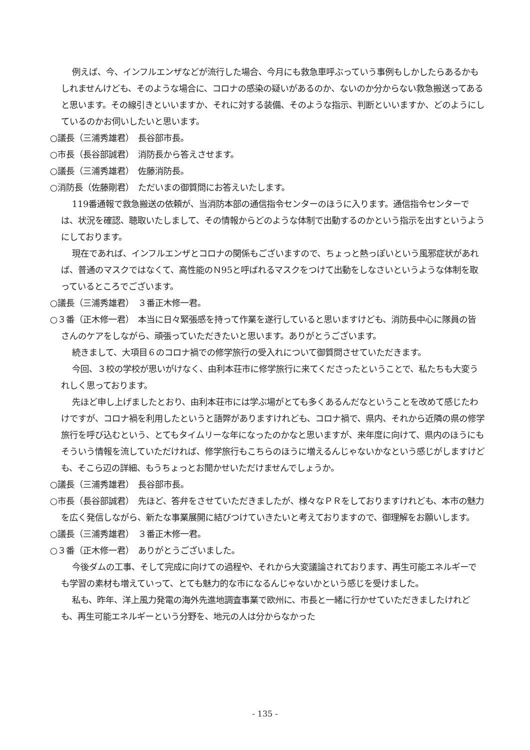例えば、今、インフルエンザなどが流行した場合、今月にも救急車呼ぶっていう事例もしかしたらあるかもしれませんけども、そのような場合に、コロナの感染の疑いがあるのか、ないのか分からない救急搬送ってあると思います。その線引きといいますか、それに対する装備、そのような指示、判断といいますか、どのようにしているのかお伺いしたいと思います。
○議長（三浦秀雄君）　長谷部市長。
○市長（長谷部誠君）　消防長から答えさせます。
○議長（三浦秀雄君）　佐藤消防長。
○消防長（佐藤剛君）　ただいまの御質問にお答えいたします。
119番通報で救急搬送の依頼が、当消防本部の通信指令センターのほうに入ります。通信指令センターでは、状況を確認、聴取いたしまして、その情報からどのような体制で出動するのかという指示を出すというようにしております。
現在であれば、インフルエンザとコロナの関係もございますので、ちょっと熱っぽいという風邪症状があれば、普通のマスクではなくて、高性能のＮ95と呼ばれるマスクをつけて出動をしなさいというような体制を取っているところでございます。
○議長（三浦秀雄君）　３番正木修一君。
○３番（正木修一君）　本当に日々緊張感を持って作業を遂行していると思いますけども、消防長中心に隊員の皆さんのケアをしながら、頑張っていただきたいと思います。ありがとうございます。
続きまして、大項目６のコロナ禍での修学旅行の受入れについて御質問させていただきます。
今回、３校の学校が思いがけなく、由利本荘市に修学旅行に来てくださったということで、私たちも大変うれしく思っております。
先ほど申し上げましたとおり、由利本荘市には学ぶ場がとても多くあるんだなということを改めて感じたわけですが、コロナ禍を利用したというと語弊がありますけれども、コロナ禍で、県内、それから近隣の県の修学旅行を呼び込むという、とてもタイムリーな年になったのかなと思いますが、来年度に向けて、県内のほうにもそういう情報を流していただければ、修学旅行もこちらのほうに増えるんじゃないかなという感じがしますけども、そこら辺の詳細、もうちょっとお聞かせいただけませんでしょうか。
○議長（三浦秀雄君）　長谷部市長。
○市長（長谷部誠君）　先ほど、答弁をさせていただきましたが、様々なＰＲをしておりますけれども、本市の魅力を広く発信しながら、新たな事業展開に結びつけていきたいと考えておりますので、御理解をお願いします。
○議長（三浦秀雄君）　３番正木修一君。
○３番（正木修一君）　ありがとうございました。
今後ダムの工事、そして完成に向けての過程や、それから大変議論されております、再生可能エネルギーでも学習の素材も増えていって、とても魅力的な市になるんじゃないかという感じを受けました。
私も、昨年、洋上風力発電の海外先進地調査事業で欧州に、市長と一緒に行かせていただきましたけれども、再生可能エネルギーという分野を、地元の人は分からなかった
- 135 -